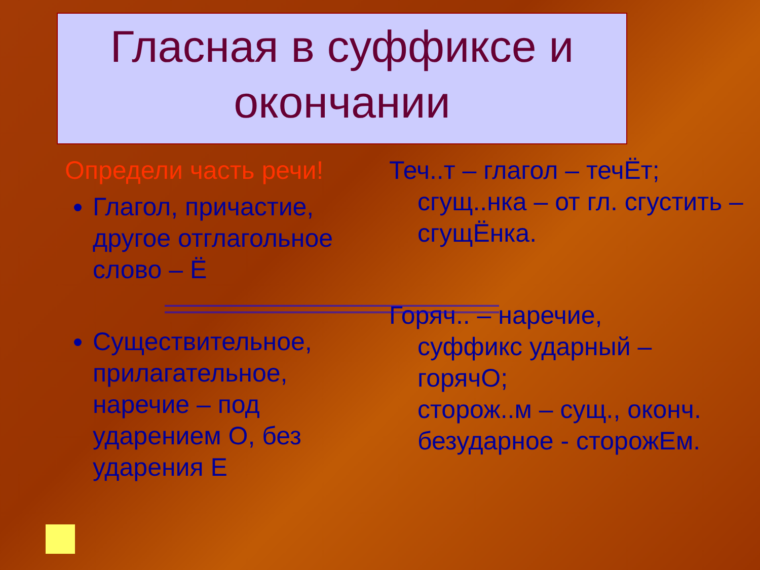Гласная в суффиксе и окончании
Определи часть речи!
Глагол, причастие, другое отглагольное слово – Ё
Существительное, прилагательное, наречие – под ударением О, без ударения Е
Теч..т – глагол – течЁт;
сгущ..нка – от гл. сгустить – сгущЁнка.
Горяч.. – наречие,
суффикс ударный – горячО;
сторож..м – сущ., оконч. безударное - сторожЕм.